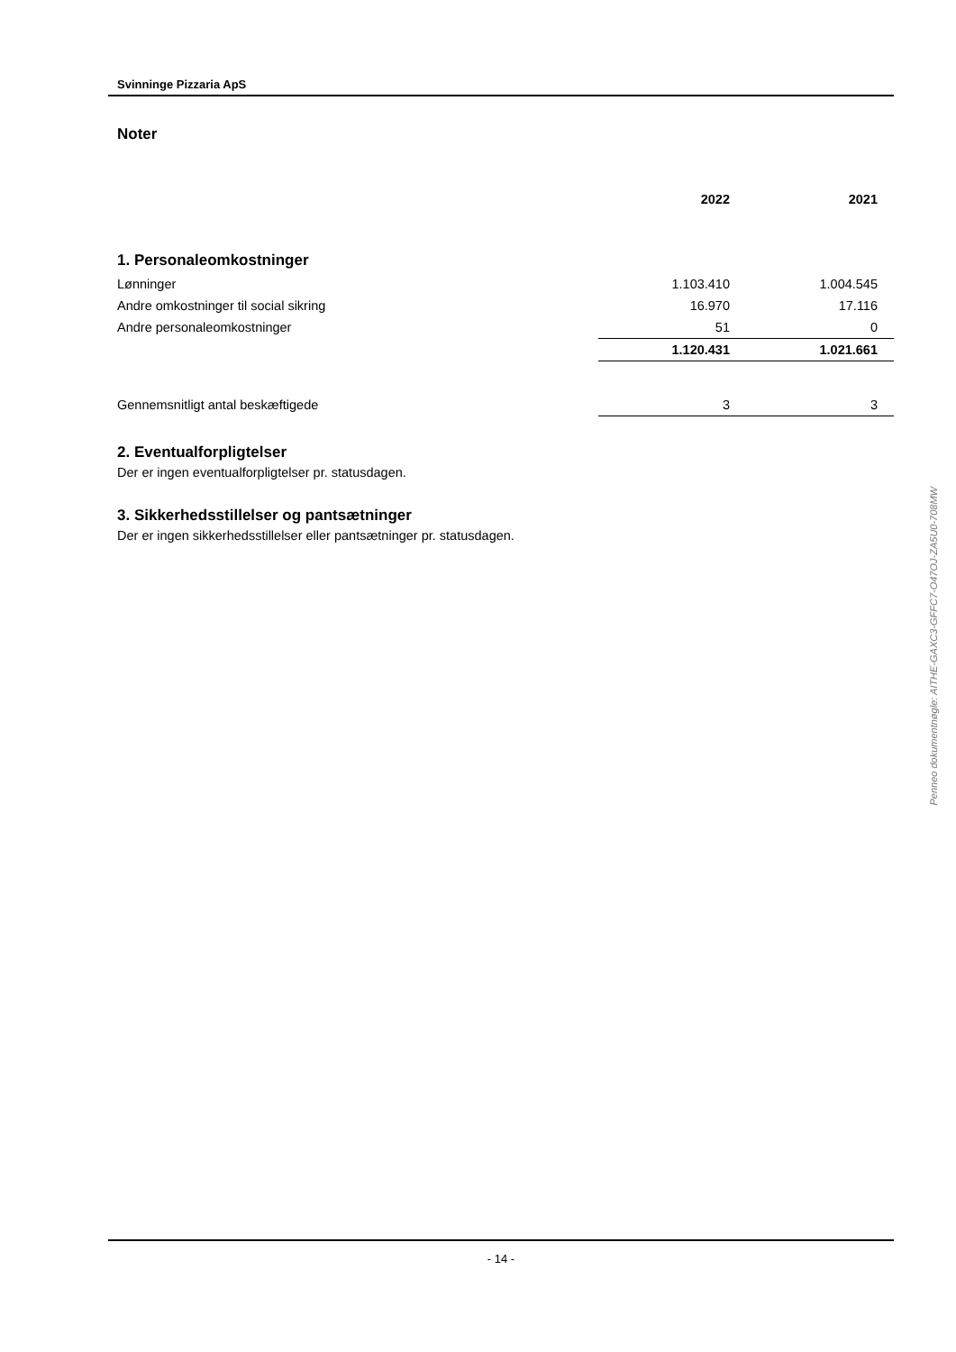Svinninge Pizzaria ApS
Noter
| | 2022 | 2021 |
1. Personaleomkostninger
| Lønninger | 1.103.410 | 1.004.545 |
| Andre omkostninger til social sikring | 16.970 | 17.116 |
| Andre personaleomkostninger | 51 | 0 |
| | 1.120.431 | 1.021.661 |
| Gennemsnitligt antal beskæftigede | 3 | 3 |
2. Eventualforpligtelser
Der er ingen eventualforpligtelser pr. statusdagen.
3. Sikkerhedsstillelser og pantsætninger
Der er ingen sikkerhedsstillelser eller pantsætninger pr. statusdagen.
Penneo dokumentnøgle: AITHE-GAXC3-GFFC7-O47OJ-ZA5U0-708MW
- 14 -